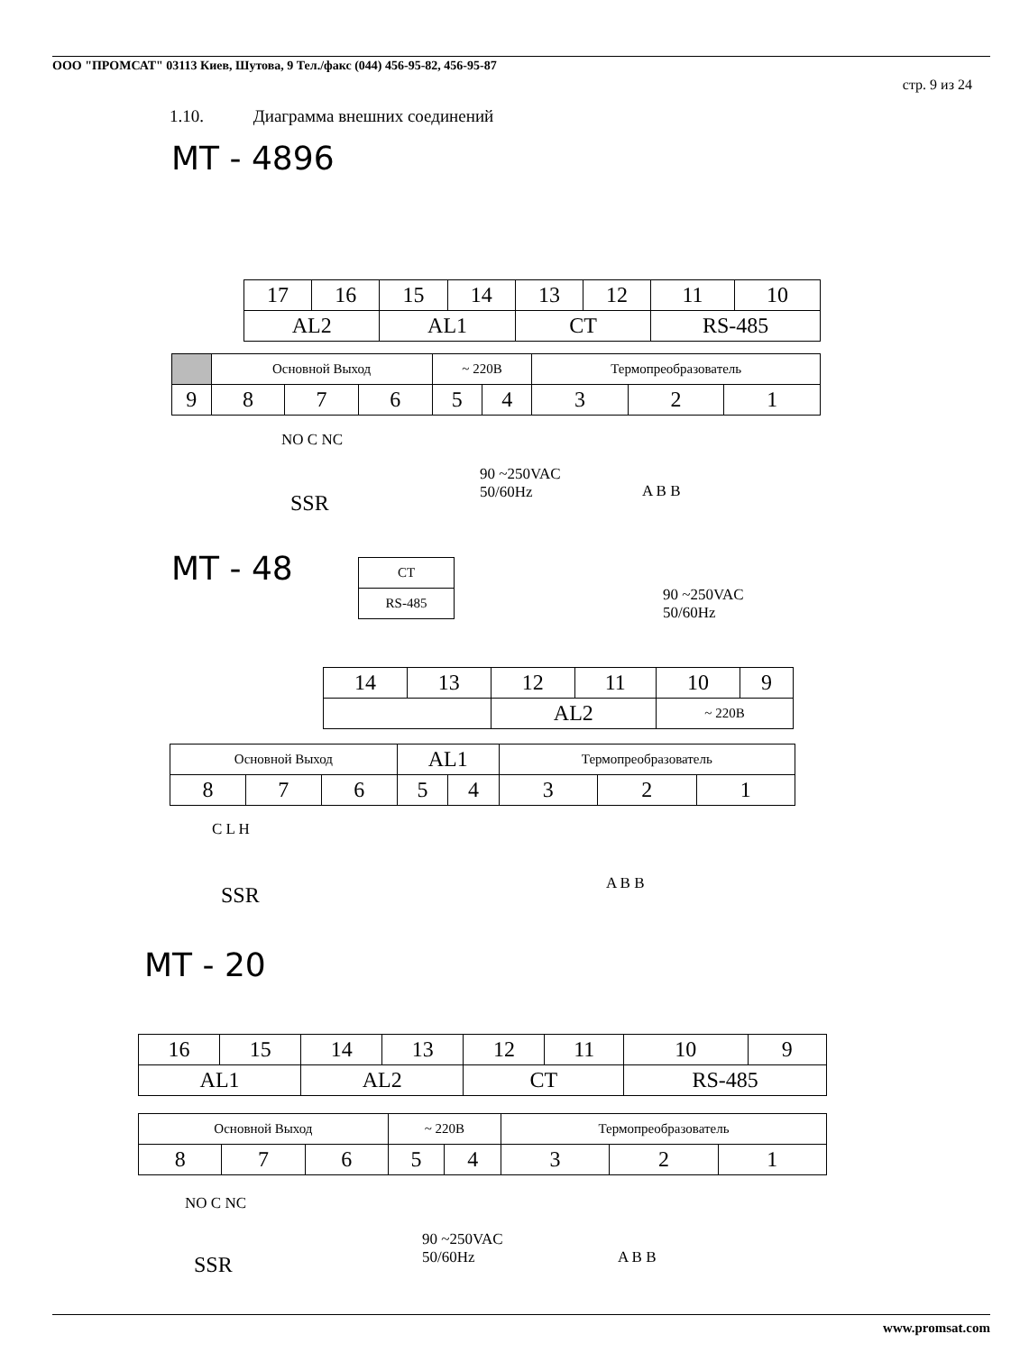ООО "ПРОМСАТ" 03113 Киев, Шутова, 9 Тел./факс (044) 456-95-82, 456-95-87
стр. 9 из 24
1.10. Диаграмма внешних соединений
MT - 4896
| 17 | 16 | 15 | 14 | 13 | 12 | 11 | 10 |
| AL2 | | AL1 | | CT | | RS-485 | |
| | Основной Выход | | | ~ 220В | | Термопреобразователь | | |
| 9 | 8 | 7 | 6 | 5 | 4 | 3 | 2 | 1 |
NO C NC
90 ~250VAC
50/60Hz
A B B
SSR
MT - 48
| CT |
| RS-485 |
90 ~250VAC
50/60Hz
| 14 | 13 | 12 | 11 | 10 | 9 |
| | | AL2 | | ~ 220В | |
| Основной Выход | | | AL1 | | Термопреобразователь | | |
| 8 | 7 | 6 | 5 | 4 | 3 | 2 | 1 |
C L H
A B B
SSR
MT - 20
| 16 | 15 | 14 | 13 | 12 | 11 | 10 | 9 |
| AL1 | | AL2 | | CT | | RS-485 | |
| Основной Выход | | | ~ 220В | | Термопреобразователь | | |
| 8 | 7 | 6 | 5 | 4 | 3 | 2 | 1 |
NO C NC
90 ~250VAC
50/60Hz
A B B
SSR
www.promsat.com